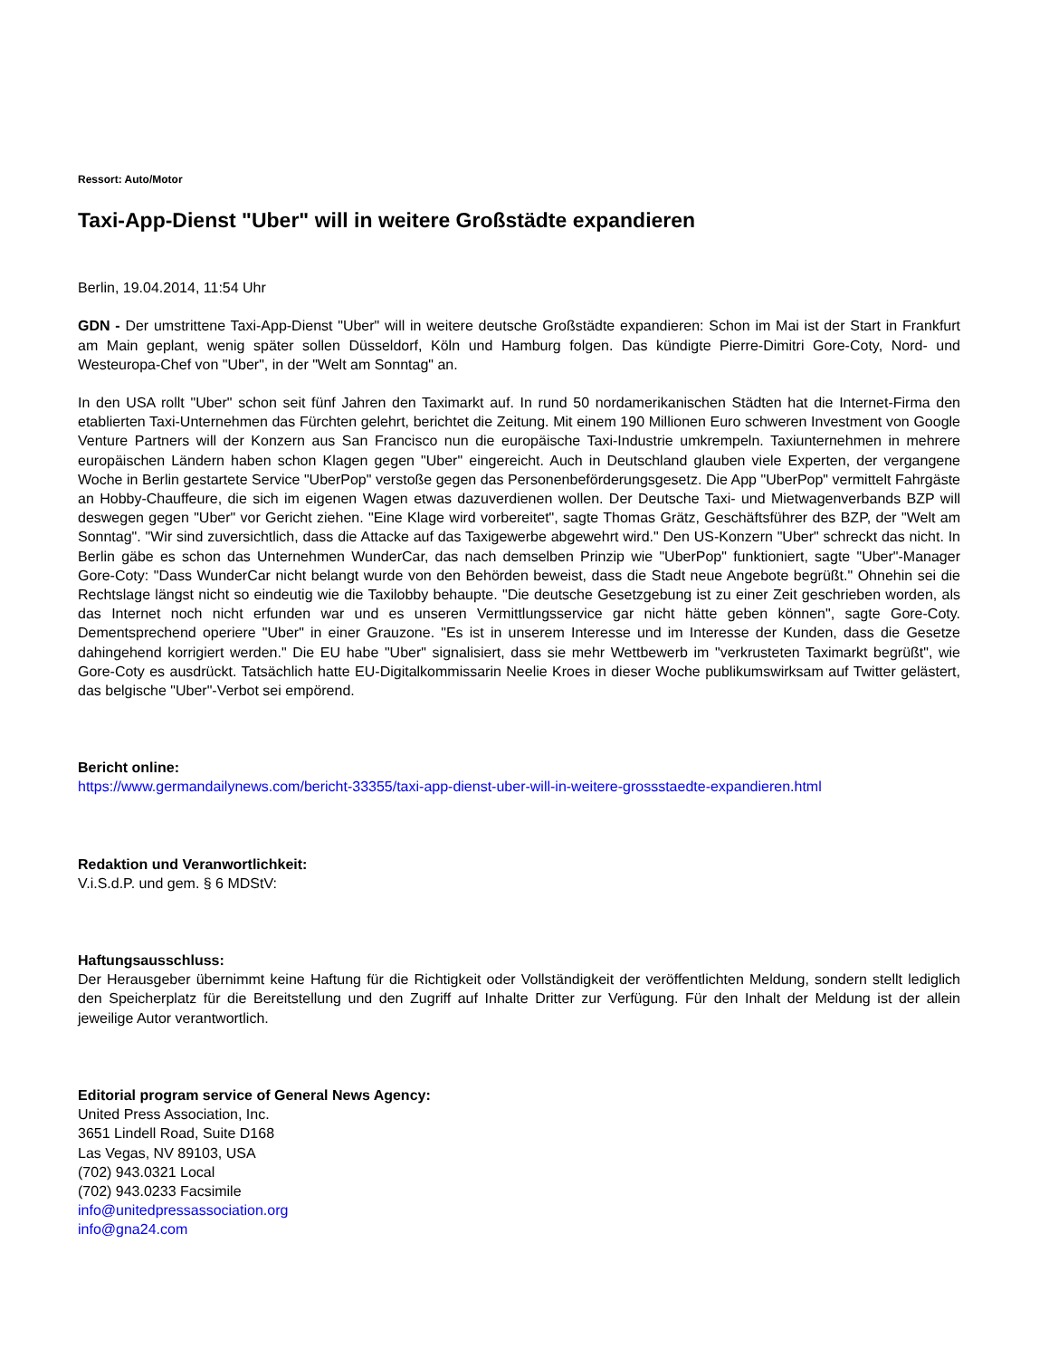Ressort: Auto/Motor
Taxi-App-Dienst "Uber" will in weitere Großstädte expandieren
Berlin, 19.04.2014, 11:54 Uhr
GDN - Der umstrittene Taxi-App-Dienst "Uber" will in weitere deutsche Großstädte expandieren: Schon im Mai ist der Start in Frankfurt am Main geplant, wenig später sollen Düsseldorf, Köln und Hamburg folgen. Das kündigte Pierre-Dimitri Gore-Coty, Nord- und Westeuropa-Chef von "Uber", in der "Welt am Sonntag" an.
In den USA rollt "Uber" schon seit fünf Jahren den Taximarkt auf. In rund 50 nordamerikanischen Städten hat die Internet-Firma den etablierten Taxi-Unternehmen das Fürchten gelehrt, berichtet die Zeitung. Mit einem 190 Millionen Euro schweren Investment von Google Venture Partners will der Konzern aus San Francisco nun die europäische Taxi-Industrie umkrempeln. Taxiunternehmen in mehrere europäischen Ländern haben schon Klagen gegen "Uber" eingereicht. Auch in Deutschland glauben viele Experten, der vergangene Woche in Berlin gestartete Service "UberPop" verstoße gegen das Personenbeförderungsgesetz. Die App "UberPop" vermittelt Fahrgäste an Hobby-Chauffeure, die sich im eigenen Wagen etwas dazuverdienen wollen. Der Deutsche Taxi- und Mietwagenverbands BZP will deswegen gegen "Uber" vor Gericht ziehen. "Eine Klage wird vorbereitet", sagte Thomas Grätz, Geschäftsführer des BZP, der "Welt am Sonntag". "Wir sind zuversichtlich, dass die Attacke auf das Taxigewerbe abgewehrt wird." Den US-Konzern "Uber" schreckt das nicht. In Berlin gäbe es schon das Unternehmen WunderCar, das nach demselben Prinzip wie "UberPop" funktioniert, sagte "Uber"-Manager Gore-Coty: "Dass WunderCar nicht belangt wurde von den Behörden beweist, dass die Stadt neue Angebote begrüßt." Ohnehin sei die Rechtslage längst nicht so eindeutig wie die Taxilobby behaupte. "Die deutsche Gesetzgebung ist zu einer Zeit geschrieben worden, als das Internet noch nicht erfunden war und es unseren Vermittlungsservice gar nicht hätte geben können", sagte Gore-Coty. Dementsprechend operiere "Uber" in einer Grauzone. "Es ist in unserem Interesse und im Interesse der Kunden, dass die Gesetze dahingehend korrigiert werden." Die EU habe "Uber" signalisiert, dass sie mehr Wettbewerb im "verkrusteten Taximarkt begrüßt", wie Gore-Coty es ausdrückt. Tatsächlich hatte EU-Digitalkommissarin Neelie Kroes in dieser Woche publikumswirksam auf Twitter gelästert, das belgische "Uber"-Verbot sei empörend.
Bericht online:
https://www.germandailynews.com/bericht-33355/taxi-app-dienst-uber-will-in-weitere-grossstaedte-expandieren.html
Redaktion und Veranwortlichkeit:
V.i.S.d.P. und gem. § 6 MDStV:
Haftungsausschluss:
Der Herausgeber übernimmt keine Haftung für die Richtigkeit oder Vollständigkeit der veröffentlichten Meldung, sondern stellt lediglich den Speicherplatz für die Bereitstellung und den Zugriff auf Inhalte Dritter zur Verfügung. Für den Inhalt der Meldung ist der allein jeweilige Autor verantwortlich.
Editorial program service of General News Agency:
United Press Association, Inc.
3651 Lindell Road, Suite D168
Las Vegas, NV 89103, USA
(702) 943.0321 Local
(702) 943.0233 Facsimile
info@unitedpressassociation.org
info@gna24.com